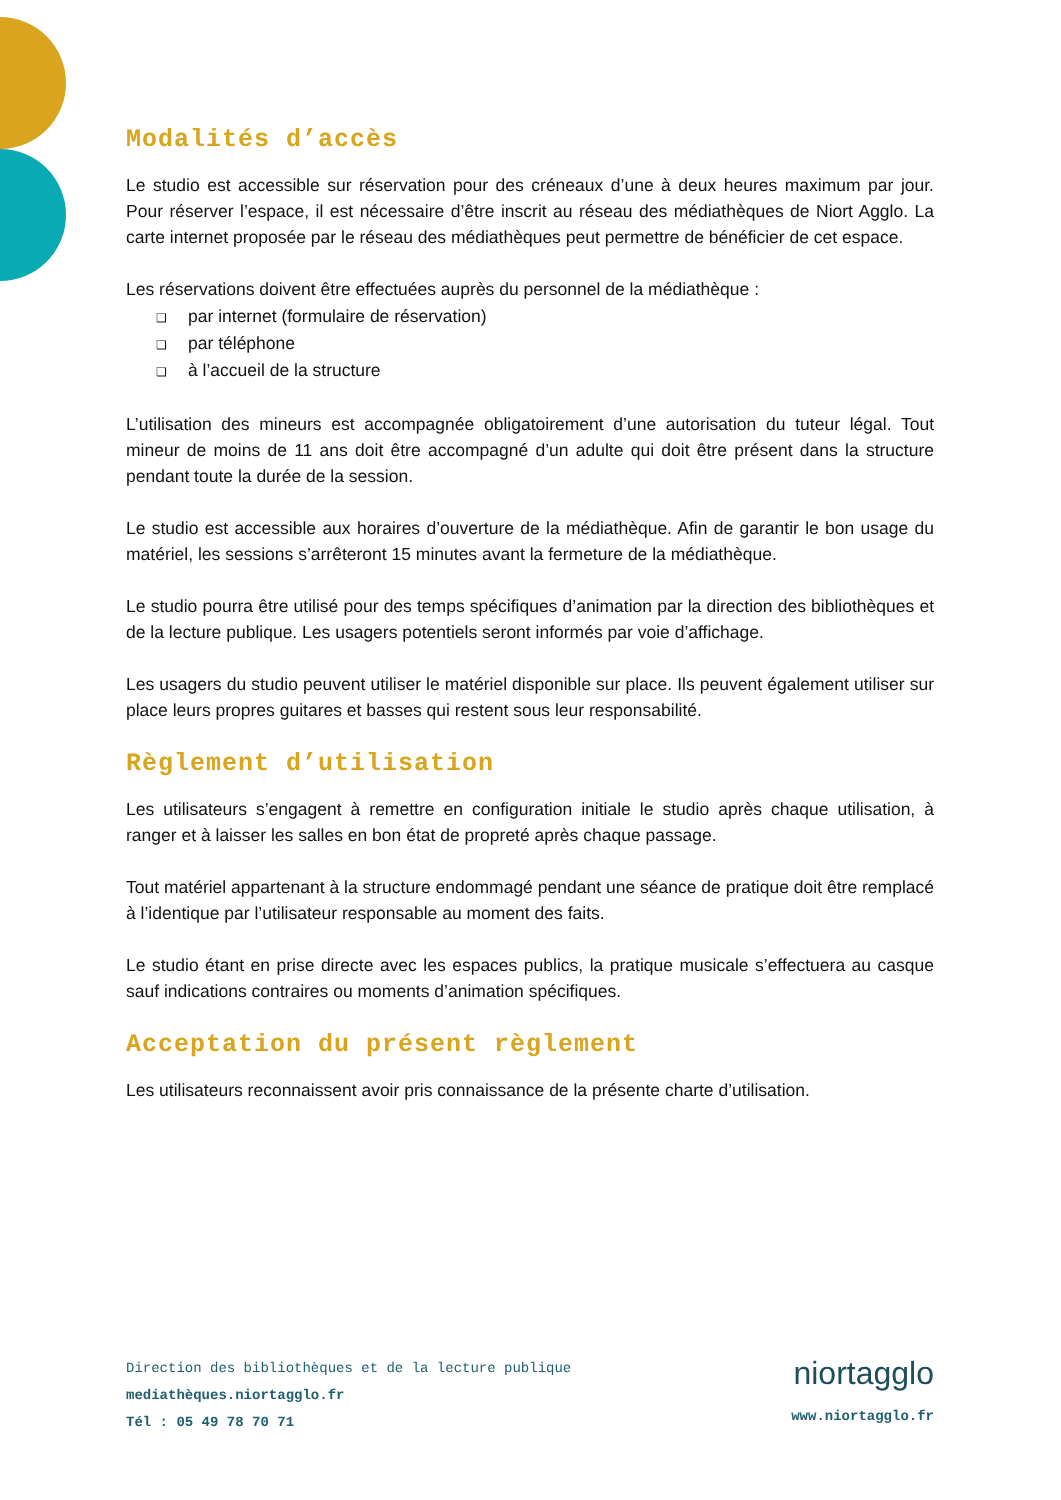Modalités d’accès
Le studio est accessible sur réservation pour des créneaux d’une à deux heures maximum par jour. Pour réserver l’espace, il est nécessaire d’être inscrit au réseau des médiathèques de Niort Agglo. La carte internet proposée par le réseau des médiathèques peut permettre de bénéficier de cet espace.
Les réservations doivent être effectuées auprès du personnel de la médiathèque :
❑ par internet (formulaire de réservation)
❑ par téléphone
❑ à l’accueil de la structure
L’utilisation des mineurs est accompagnée obligatoirement d’une autorisation du tuteur légal. Tout mineur de moins de 11 ans doit être accompagné d’un adulte qui doit être présent dans la structure pendant toute la durée de la session.
Le studio est accessible aux horaires d’ouverture de la médiathèque. Afin de garantir le bon usage du matériel, les sessions s’arrêteront 15 minutes avant la fermeture de la médiathèque.
Le studio pourra être utilisé pour des temps spécifiques d’animation par la direction des bibliothèques et de la lecture publique. Les usagers potentiels seront informés par voie d’affichage.
Les usagers du studio peuvent utiliser le matériel disponible sur place. Ils peuvent également utiliser sur place leurs propres guitares et basses qui restent sous leur responsabilité.
Règlement d’utilisation
Les utilisateurs s’engagent à remettre en configuration initiale le studio après chaque utilisation, à ranger et à laisser les salles en bon état de propreté après chaque passage.
Tout matériel appartenant à la structure endommagé pendant une séance de pratique doit être remplacé à l’identique par l’utilisateur responsable au moment des faits.
Le studio étant en prise directe avec les espaces publics, la pratique musicale s’effectuera au casque sauf indications contraires ou moments d’animation spécifiques.
Acceptation du présent règlement
Les utilisateurs reconnaissent avoir pris connaissance de la présente charte d’utilisation.
Direction des bibliothèques et de la lecture publique
mediathèques.niortagglo.fr
Tél : 05 49 78 70 71
niortagglo
www.niortagglo.fr